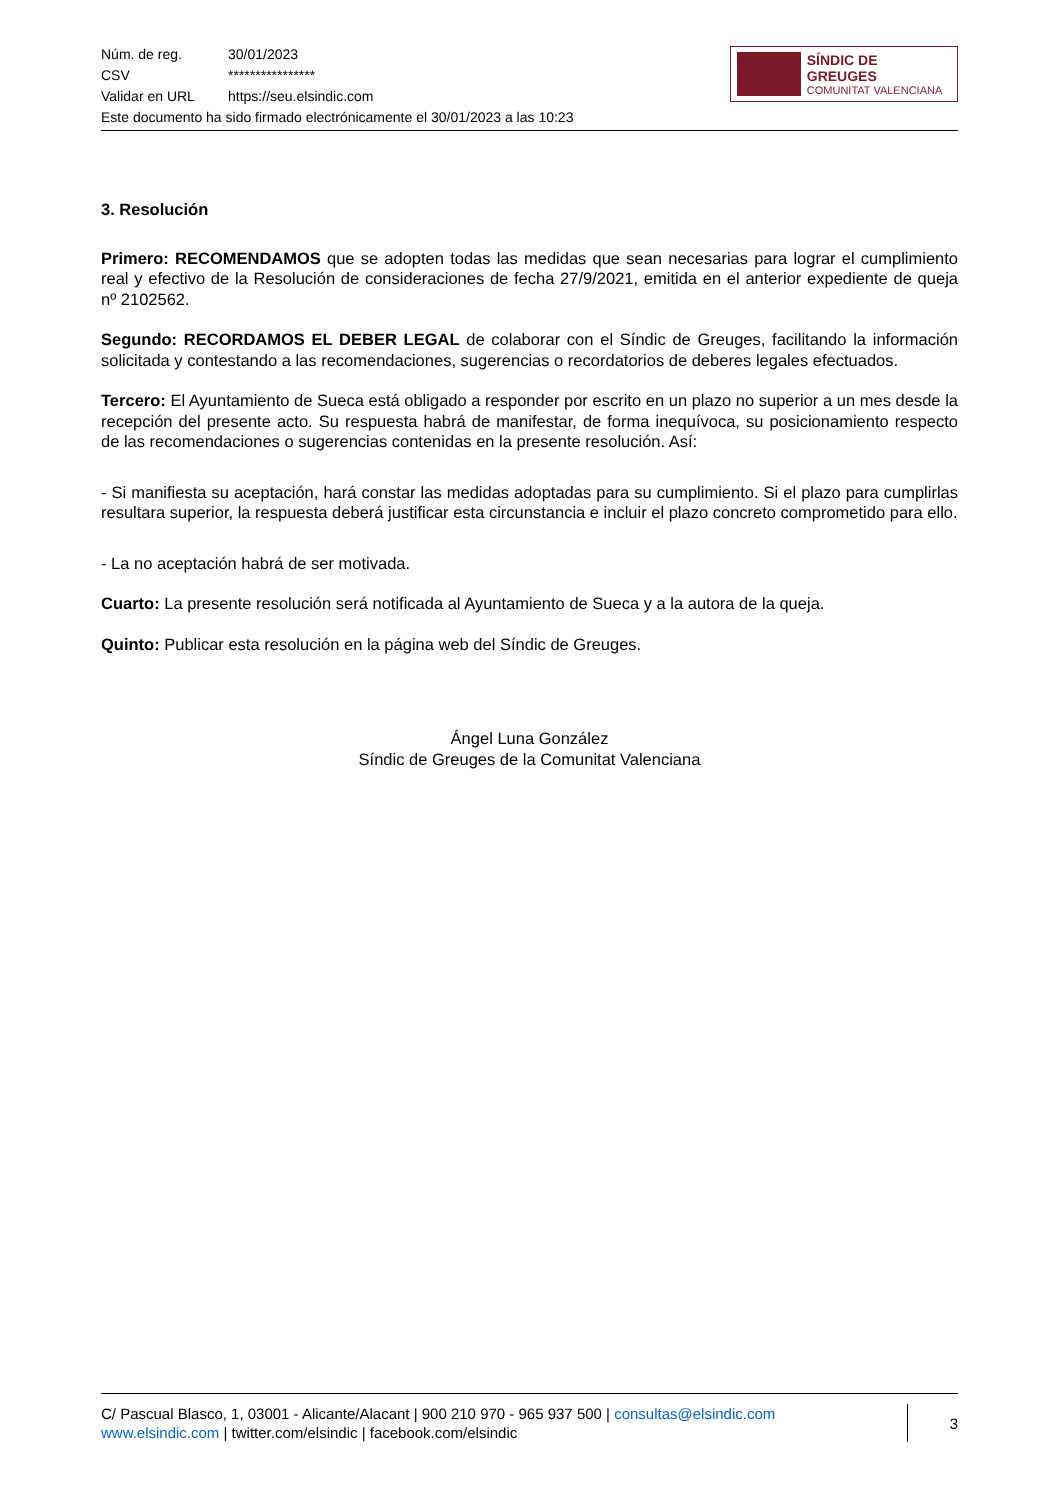Núm. de reg. 30/01/2023
CSV ****************
Validar en URL https://seu.elsindic.com
Este documento ha sido firmado electrónicamente el 30/01/2023 a las 10:23
SÍNDIC DE GREUGES
COMUNITAT VALENCIANA
3. Resolución
Primero: RECOMENDAMOS que se adopten todas las medidas que sean necesarias para lograr el cumplimiento real y efectivo de la Resolución de consideraciones de fecha 27/9/2021, emitida en el anterior expediente de queja nº 2102562.
Segundo: RECORDAMOS EL DEBER LEGAL de colaborar con el Síndic de Greuges, facilitando la información solicitada y contestando a las recomendaciones, sugerencias o recordatorios de deberes legales efectuados.
Tercero: El Ayuntamiento de Sueca está obligado a responder por escrito en un plazo no superior a un mes desde la recepción del presente acto. Su respuesta habrá de manifestar, de forma inequívoca, su posicionamiento respecto de las recomendaciones o sugerencias contenidas en la presente resolución. Así:
- Si manifiesta su aceptación, hará constar las medidas adoptadas para su cumplimiento. Si el plazo para cumplirlas resultara superior, la respuesta deberá justificar esta circunstancia e incluir el plazo concreto comprometido para ello.
- La no aceptación habrá de ser motivada.
Cuarto: La presente resolución será notificada al Ayuntamiento de Sueca y a la autora de la queja.
Quinto: Publicar esta resolución en la página web del Síndic de Greuges.
Ángel Luna González
Síndic de Greuges de la Comunitat Valenciana
C/ Pascual Blasco, 1, 03001 - Alicante/Alacant | 900 210 970 - 965 937 500 | consultas@elsindic.com
www.elsindic.com | twitter.com/elsindic | facebook.com/elsindic
3